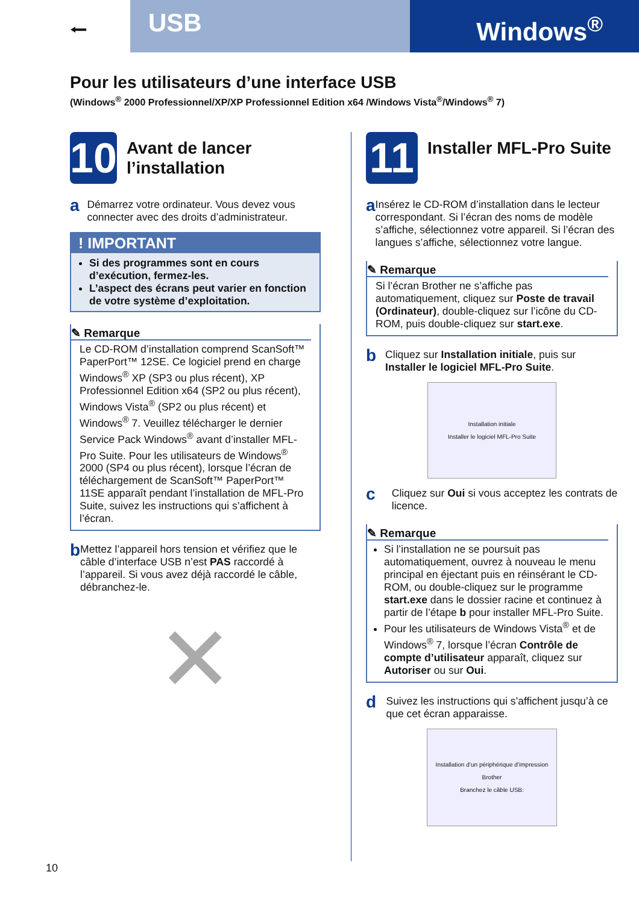⭠
USB
Windows<sup>®</sup>
Pour les utilisateurs d’une interface USB
(Windows<sup>®</sup> 2000 Professionnel/XP/XP Professionnel Edition x64 /Windows Vista<sup>®</sup>/Windows<sup>®</sup> 7)
10
Avant de lancer l’installation
a
Démarrez votre ordinateur. Vous devez vous connecter avec des droits d’administrateur.
! IMPORTANT
Si des programmes sont en cours d’exécution, fermez-les.
L’aspect des écrans peut varier en fonction de votre système d’exploitation.
✎ Remarque
Le CD-ROM d’installation comprend ScanSoft™ PaperPort™ 12SE. Ce logiciel prend en charge Windows<sup>®</sup> XP (SP3 ou plus récent), XP Professionnel Edition x64 (SP2 ou plus récent), Windows Vista<sup>®</sup> (SP2 ou plus récent) et Windows<sup>®</sup> 7. Veuillez télécharger le dernier Service Pack Windows<sup>®</sup> avant d’installer MFL-Pro Suite. Pour les utilisateurs de Windows<sup>®</sup> 2000 (SP4 ou plus récent), lorsque l’écran de téléchargement de ScanSoft™ PaperPort™ 11SE apparaît pendant l’installation de MFL-Pro Suite, suivez les instructions qui s’affichent à l’écran.
b
Mettez l’appareil hors tension et vérifiez que le câble d’interface USB n’est PAS raccordé à l’appareil. Si vous avez déjà raccordé le câble, débranchez-le.
✕
11
Installer MFL-Pro Suite
a
Insérez le CD-ROM d’installation dans le lecteur correspondant. Si l’écran des noms de modèle s’affiche, sélectionnez votre appareil. Si l’écran des langues s’affiche, sélectionnez votre langue.
✎ Remarque
Si l’écran Brother ne s’affiche pas automatiquement, cliquez sur Poste de travail (Ordinateur), double-cliquez sur l’icône du CD-ROM, puis double-cliquez sur start.exe.
b
Cliquez sur Installation initiale, puis sur Installer le logiciel MFL-Pro Suite.
Installation initiale
Installer le logiciel MFL-Pro Suite
c
Cliquez sur Oui si vous acceptez les contrats de licence.
✎ Remarque
Si l’installation ne se poursuit pas automatiquement, ouvrez à nouveau le menu principal en éjectant puis en réinsérant le CD-ROM, ou double-cliquez sur le programme start.exe dans le dossier racine et continuez à partir de l’étape b pour installer MFL-Pro Suite.
Pour les utilisateurs de Windows Vista<sup>®</sup> et de Windows<sup>®</sup> 7, lorsque l’écran Contrôle de compte d’utilisateur apparaît, cliquez sur Autoriser ou sur Oui.
d
Suivez les instructions qui s’affichent jusqu’à ce que cet écran apparaisse.
Installation d’un périphérique d’impression Brother
Branchez le câble USB:
10